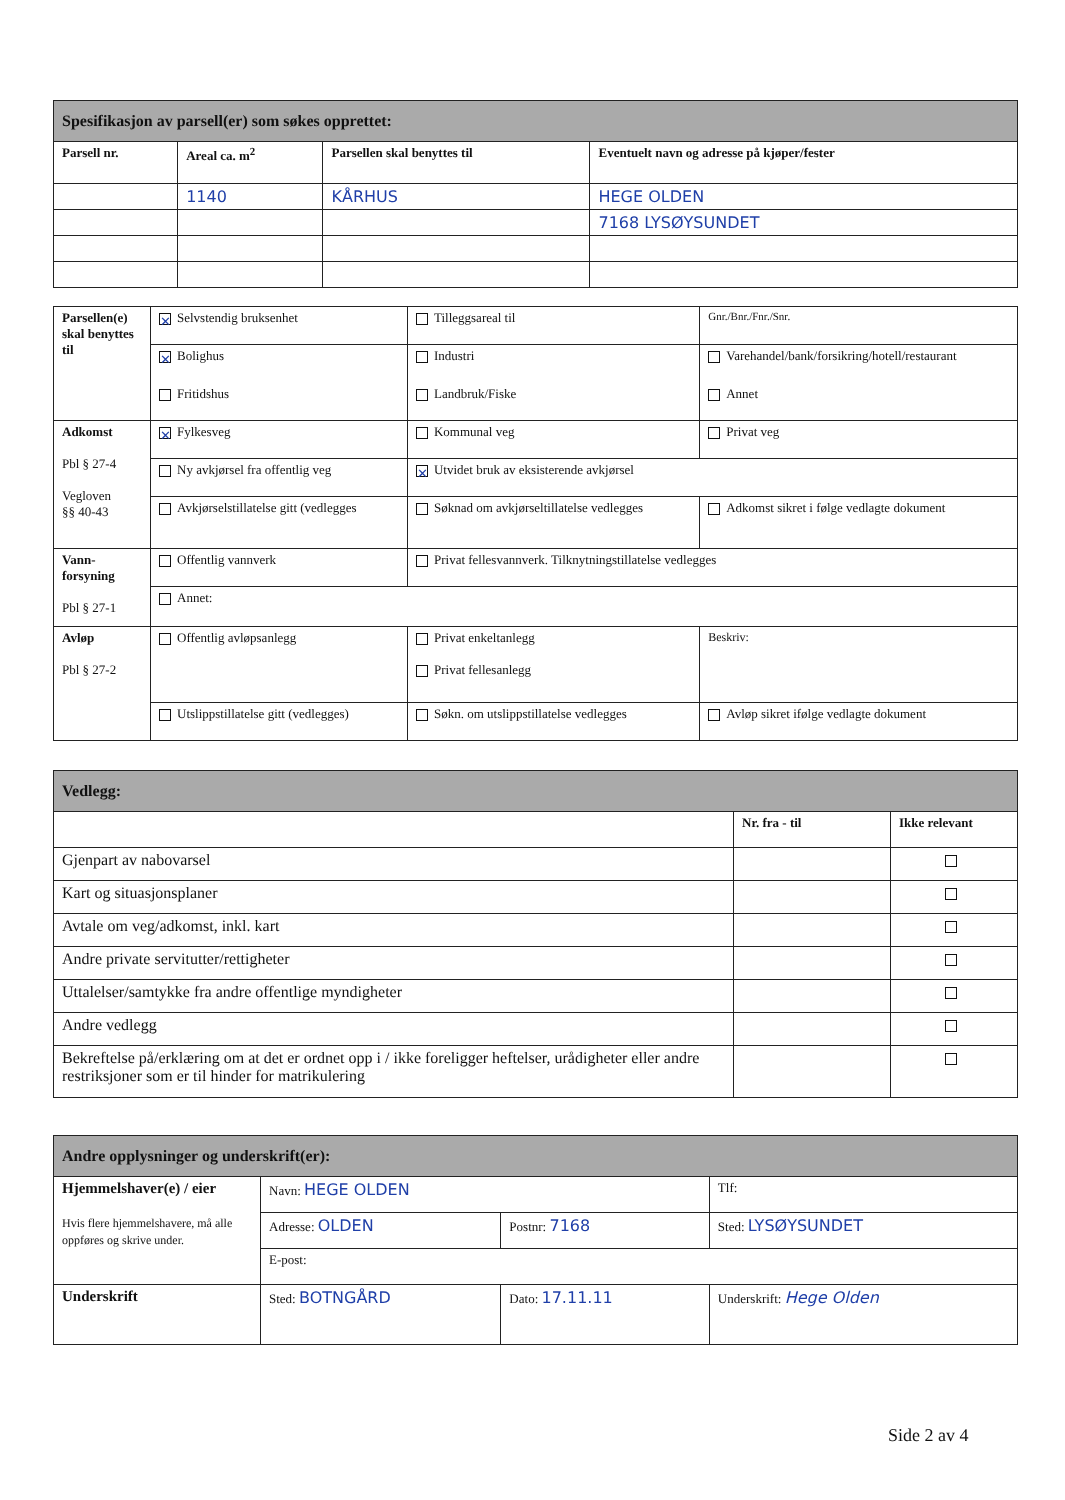| Spesifikasjon av parsell(er) som søkes opprettet: | | | |
| Parsell nr. | Areal ca. m<sup>2</sup> | Parsellen skal benyttes til | Eventuelt navn og adresse på kjøper/fester |
| | 1140 | KÅRHUS | HEGE OLDEN |
| | | | 7168 LYSØYSUNDET |
| Parsellen(e) skal benyttes til | ✕ Selvstendig bruksenhet | Tilleggsareal til | Gnr./Bnr./Fnr./Snr. |
| | ✕ Bolighus | Industri | Varehandel/bank/forsikring/hotell/restaurant |
| | Fritidshus | Landbruk/Fiske | Annet |
| Adkomst Pbl § 27-4 Vegloven §§ 40-43 | ✕ Fylkesveg | Kommunal veg | Privat veg |
| | Ny avkjørsel fra offentlig veg | ✕ Utvidet bruk av eksisterende avkjørsel | |
| | Avkjørselstillatelse gitt (vedlegges | Søknad om avkjørseltillatelse vedlegges | Adkomst sikret i følge vedlagte dokument |
| Vann- forsyning Pbl § 27-1 | Offentlig vannverk | Privat fellesvannverk. Tilknytningstillatelse vedlegges | |
| | Annet: | | |
| Avløp Pbl § 27-2 | Offentlig avløpsanlegg | Privat enkeltanlegg Privat fellesanlegg | Beskriv: |
| | Utslippstillatelse gitt (vedlegges) | Søkn. om utslippstillatelse vedlegges | Avløp sikret ifølge vedlagte dokument |
| Vedlegg: | | |
| | Nr. fra - til | Ikke relevant |
| Gjenpart av nabovarsel | | |
| Kart og situasjonsplaner | | |
| Avtale om veg/adkomst, inkl. kart | | |
| Andre private servitutter/rettigheter | | |
| Uttalelser/samtykke fra andre offentlige myndigheter | | |
| Andre vedlegg | | |
| Bekreftelse på/erklæring om at det er ordnet opp i / ikke foreligger heftelser, urådigheter eller andre restriksjoner som er til hinder for matrikulering | | |
| Andre opplysninger og underskrift(er): | | | | |
| Hjemmelshaver(e) / eier Hvis flere hjemmelshavere, må alle oppføres og skrive under. | Navn: HEGE OLDEN | | | Tlf: |
| | Adresse: OLDEN | Postnr: 7168 | Sted: LYSØYSUNDET | |
| | E-post: | | | |
| Underskrift | Sted: BOTNGÅRD | Dato: 17.11.11 | Underskrift: Hege Olden | |
Side 2 av 4